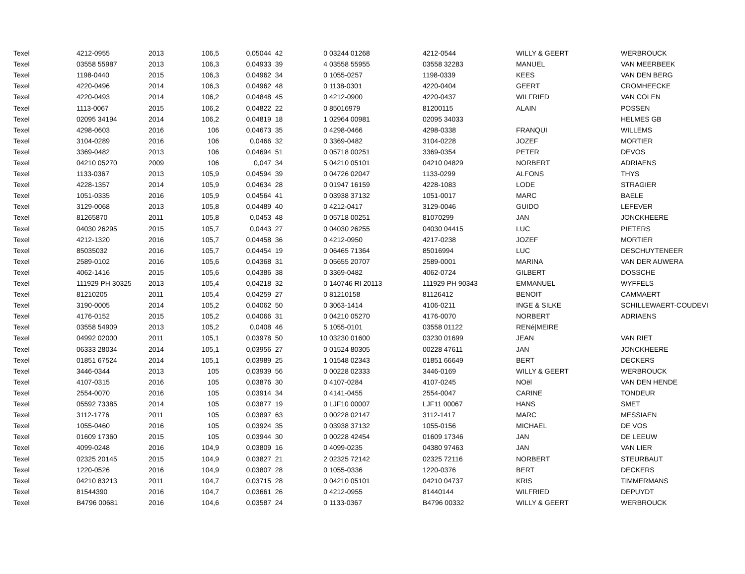| Texel | 4212-0955 | 2013 | 106,5 | 0,05044 | 42 | 0 | 03244 01268 | 4212-0544 | WILLY & GEERT | WERBROUCK |
| Texel | 03558 55987 | 2013 | 106,3 | 0,04933 | 39 | 4 | 03558 55955 | 03558 32283 | MANUEL | VAN MEERBEEK |
| Texel | 1198-0440 | 2015 | 106,3 | 0,04962 | 34 | 0 | 1055-0257 | 1198-0339 | KEES | VAN DEN BERG |
| Texel | 4220-0496 | 2014 | 106,3 | 0,04962 | 48 | 0 | 1138-0301 | 4220-0404 | GEERT | CROMHEECKE |
| Texel | 4220-0493 | 2014 | 106,2 | 0,04848 | 45 | 0 | 4212-0900 | 4220-0437 | WILFRIED | VAN COLEN |
| Texel | 1113-0067 | 2015 | 106,2 | 0,04822 | 22 | 0 | 85016979 | 81200115 | ALAIN | POSSEN |
| Texel | 02095 34194 | 2014 | 106,2 | 0,04819 | 18 | 1 | 02964 00981 | 02095 34033 | | HELMES GB |
| Texel | 4298-0603 | 2016 | 106 | 0,04673 | 35 | 0 | 4298-0466 | 4298-0338 | FRANQUI | WILLEMS |
| Texel | 3104-0289 | 2016 | 106 | 0,0466 | 32 | 0 | 3369-0482 | 3104-0228 | JOZEF | MORTIER |
| Texel | 3369-0482 | 2013 | 106 | 0,04694 | 51 | 0 | 05718 00251 | 3369-0354 | PETER | DEVOS |
| Texel | 04210 05270 | 2009 | 106 | 0,047 | 34 | 5 | 04210 05101 | 04210 04829 | NORBERT | ADRIAENS |
| Texel | 1133-0367 | 2013 | 105,9 | 0,04594 | 39 | 0 | 04726 02047 | 1133-0299 | ALFONS | THYS |
| Texel | 4228-1357 | 2014 | 105,9 | 0,04634 | 28 | 0 | 01947 16159 | 4228-1083 | LODE | STRAGIER |
| Texel | 1051-0335 | 2016 | 105,9 | 0,04564 | 41 | 0 | 03938 37132 | 1051-0017 | MARC | BAELE |
| Texel | 3129-0068 | 2013 | 105,8 | 0,04489 | 40 | 0 | 4212-0417 | 3129-0046 | GUIDO | LEFEVER |
| Texel | 81265870 | 2011 | 105,8 | 0,0453 | 48 | 0 | 05718 00251 | 81070299 | JAN | JONCKHEERE |
| Texel | 04030 26295 | 2015 | 105,7 | 0,0443 | 27 | 0 | 04030 26255 | 04030 04415 | LUC | PIETERS |
| Texel | 4212-1320 | 2016 | 105,7 | 0,04458 | 36 | 0 | 4212-0950 | 4217-0238 | JOZEF | MORTIER |
| Texel | 85035032 | 2016 | 105,7 | 0,04454 | 19 | 0 | 06465 71364 | 85016994 | LUC | DESCHUYTENEER |
| Texel | 2589-0102 | 2016 | 105,6 | 0,04368 | 31 | 0 | 05655 20707 | 2589-0001 | MARINA | VAN DER AUWERA |
| Texel | 4062-1416 | 2015 | 105,6 | 0,04386 | 38 | 0 | 3369-0482 | 4062-0724 | GILBERT | DOSSCHE |
| Texel | 111929 PH 30325 | 2013 | 105,4 | 0,04218 | 32 | 0 | 140746 RI 20113 | 111929 PH 90343 | EMMANUEL | WYFFELS |
| Texel | 81210205 | 2011 | 105,4 | 0,04259 | 27 | 0 | 81210158 | 81126412 | BENOIT | CAMMAERT |
| Texel | 3190-0005 | 2014 | 105,2 | 0,04062 | 50 | 0 | 3063-1414 | 4106-0211 | INGE & SILKE | SCHILLEWAERT-COUDEVI |
| Texel | 4176-0152 | 2015 | 105,2 | 0,04066 | 31 | 0 | 04210 05270 | 4176-0070 | NORBERT | ADRIAENS |
| Texel | 03558 54909 | 2013 | 105,2 | 0,0408 | 46 | 5 | 1055-0101 | 03558 01122 | RENé/MEIRE | |
| Texel | 04992 02000 | 2011 | 105,1 | 0,03978 | 50 | 10 | 03230 01600 | 03230 01699 | JEAN | VAN RIET |
| Texel | 06333 28034 | 2014 | 105,1 | 0,03956 | 27 | 0 | 01524 80305 | 00228 47611 | JAN | JONCKHEERE |
| Texel | 01851 67524 | 2014 | 105,1 | 0,03989 | 25 | 1 | 01548 02343 | 01851 66649 | BERT | DECKERS |
| Texel | 3446-0344 | 2013 | 105 | 0,03939 | 56 | 0 | 00228 02333 | 3446-0169 | WILLY & GEERT | WERBROUCK |
| Texel | 4107-0315 | 2016 | 105 | 0,03876 | 30 | 0 | 4107-0284 | 4107-0245 | NOël | VAN DEN HENDE |
| Texel | 2554-0070 | 2016 | 105 | 0,03914 | 34 | 0 | 4141-0455 | 2554-0047 | CARINE | TONDEUR |
| Texel | 05592 73385 | 2014 | 105 | 0,03877 | 19 | 0 | LJF10 00007 | LJF11 00067 | HANS | SMET |
| Texel | 3112-1776 | 2011 | 105 | 0,03897 | 63 | 0 | 00228 02147 | 3112-1417 | MARC | MESSIAEN |
| Texel | 1055-0460 | 2016 | 105 | 0,03924 | 35 | 0 | 03938 37132 | 1055-0156 | MICHAEL | DE VOS |
| Texel | 01609 17360 | 2015 | 105 | 0,03944 | 30 | 0 | 00228 42454 | 01609 17346 | JAN | DE LEEUW |
| Texel | 4099-0248 | 2016 | 104,9 | 0,03809 | 16 | 0 | 4099-0235 | 04380 97463 | JAN | VAN LIER |
| Texel | 02325 20145 | 2015 | 104,9 | 0,03827 | 21 | 2 | 02325 72142 | 02325 72116 | NORBERT | STEURBAUT |
| Texel | 1220-0526 | 2016 | 104,9 | 0,03807 | 28 | 0 | 1055-0336 | 1220-0376 | BERT | DECKERS |
| Texel | 04210 83213 | 2011 | 104,7 | 0,03715 | 28 | 0 | 04210 05101 | 04210 04737 | KRIS | TIMMERMANS |
| Texel | 81544390 | 2016 | 104,7 | 0,03661 | 26 | 0 | 4212-0955 | 81440144 | WILFRIED | DEPUYDT |
| Texel | B4796 00681 | 2016 | 104,6 | 0,03587 | 24 | 0 | 1133-0367 | B4796 00332 | WILLY & GEERT | WERBROUCK |